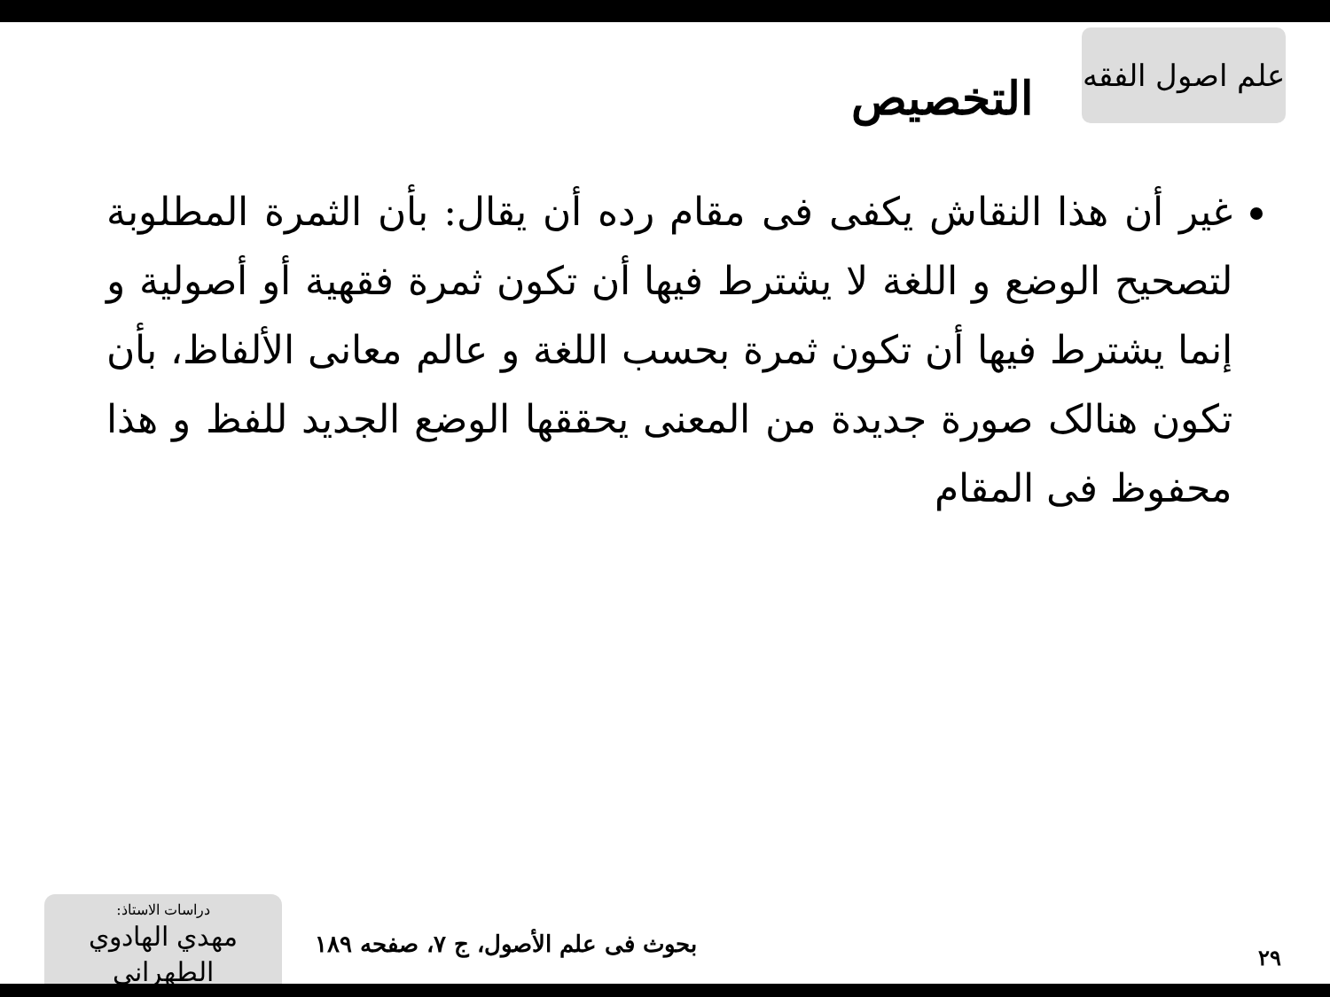علم اصول الفقه
التخصيص
غير أن هذا النقاش يكفى فى مقام رده أن يقال: بأن الثمرة المطلوبة لتصحيح الوضع و اللغة لا يشترط فيها أن تكون ثمرة فقهية أو أصولية و إنما يشترط فيها أن تكون ثمرة بحسب اللغة و عالم معانى الألفاظ، بأن تكون هنالک صورة جديدة من المعنى يحققها الوضع الجديد للفظ و هذا محفوظ فى المقام
۲۹
بحوث فى علم الأصول، ج ۷، صفحه ۱۸۹
دراسات الاستاذ:
مهدي الهادوي الطهراني